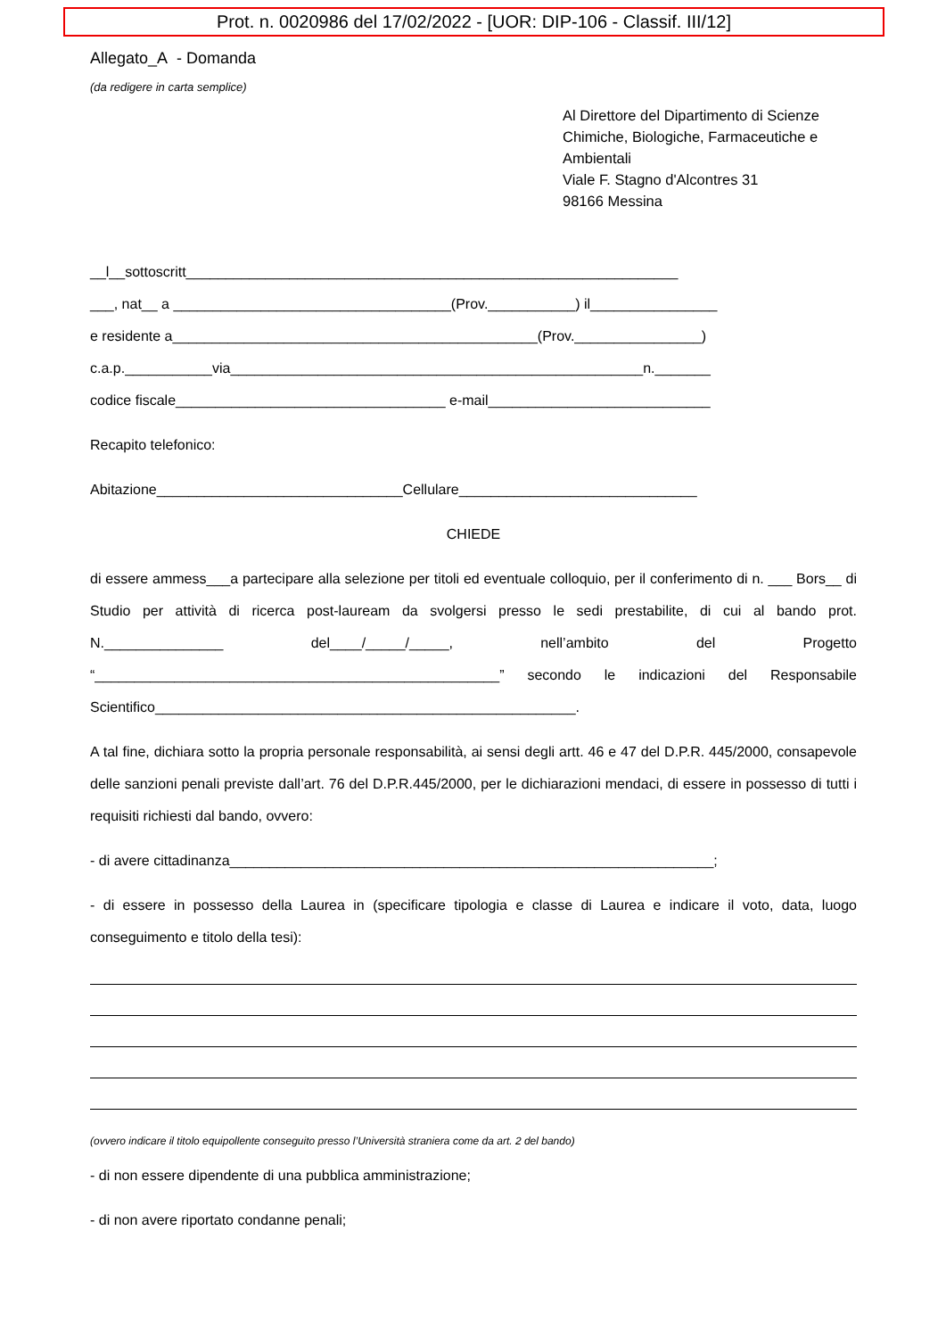Prot. n. 0020986 del 17/02/2022 - [UOR: DIP-106 - Classif. III/12]
Allegato_A - Domanda
(da redigere in carta semplice)
Al Direttore del Dipartimento di Scienze Chimiche, Biologiche, Farmaceutiche e Ambientali
Viale F. Stagno d'Alcontres 31
98166 Messina
__l__sottoscritt______________________________________________________________
___, nat__ a ___________________________________(Prov.___________) il________________
e residente a______________________________________________(Prov.________________)
c.a.p.___________via____________________________________________________n._______
codice fiscale__________________________________ e-mail____________________________
Recapito telefonico:
Abitazione_______________________________Cellulare______________________________
CHIEDE
di essere ammess___a partecipare alla selezione per titoli ed eventuale colloquio, per il conferimento di n. ___ Bors__ di Studio per attività di ricerca post-lauream da svolgersi presso le sedi prestabilite, di cui al bando prot. N._______________ del____/_____/_____, nell’ambito del Progetto “___________________________________________________” secondo le indicazioni del Responsabile Scientifico_____________________________________________________.
A tal fine, dichiara sotto la propria personale responsabilità, ai sensi degli artt. 46 e 47 del D.P.R. 445/2000, consapevole delle sanzioni penali previste dall’art. 76 del D.P.R.445/2000, per le dichiarazioni mendaci, di essere in possesso di tutti i requisiti richiesti dal bando, ovvero:
- di avere cittadinanza_____________________________________________________________;
- di essere in possesso della Laurea in (specificare tipologia e classe di Laurea e indicare il voto, data, luogo conseguimento e titolo della tesi):
(ovvero indicare il titolo equipollente conseguito presso l’Università straniera come da art. 2 del bando)
- di non essere dipendente di una pubblica amministrazione;
- di non avere riportato condanne penali;